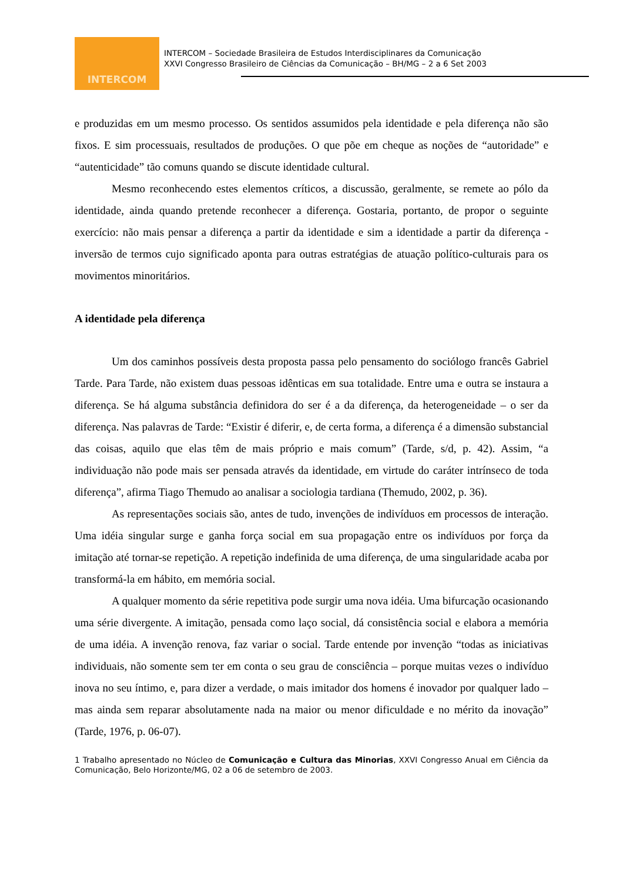INTERCOM
INTERCOM – Sociedade Brasileira de Estudos Interdisciplinares da Comunicação
XXVI Congresso Brasileiro de Ciências da Comunicação – BH/MG – 2 a 6 Set 2003
e produzidas em um mesmo processo. Os sentidos assumidos pela identidade e pela diferença não são fixos. E sim processuais, resultados de produções. O que põe em cheque as noções de “autoridade” e “autenticidade” tão comuns quando se discute identidade cultural.
Mesmo reconhecendo estes elementos críticos, a discussão, geralmente, se remete ao pólo da identidade, ainda quando pretende reconhecer a diferença. Gostaria, portanto, de propor o seguinte exercício: não mais pensar a diferença a partir da identidade e sim a identidade a partir da diferença - inversão de termos cujo significado aponta para outras estratégias de atuação político-culturais para os movimentos minoritários.
A identidade pela diferença
Um dos caminhos possíveis desta proposta passa pelo pensamento do sociólogo francês Gabriel Tarde. Para Tarde, não existem duas pessoas idênticas em sua totalidade. Entre uma e outra se instaura a diferença. Se há alguma substância definidora do ser é a da diferença, da heterogeneidade – o ser da diferença. Nas palavras de Tarde: “Existir é diferir, e, de certa forma, a diferença é a dimensão substancial das coisas, aquilo que elas têm de mais próprio e mais comum” (Tarde, s/d, p. 42). Assim, “a individuação não pode mais ser pensada através da identidade, em virtude do caráter intrínseco de toda diferença”, afirma Tiago Themudo ao analisar a sociologia tardiana (Themudo, 2002, p. 36).
As representações sociais são, antes de tudo, invenções de indivíduos em processos de interação. Uma idéia singular surge e ganha força social em sua propagação entre os indivíduos por força da imitação até tornar-se repetição. A repetição indefinida de uma diferença, de uma singularidade acaba por transformá-la em hábito, em memória social.
A qualquer momento da série repetitiva pode surgir uma nova idéia. Uma bifurcação ocasionando uma série divergente. A imitação, pensada como laço social, dá consistência social e elabora a memória de uma idéia. A invenção renova, faz variar o social. Tarde entende por invenção “todas as iniciativas individuais, não somente sem ter em conta o seu grau de consciência – porque muitas vezes o indivíduo inova no seu íntimo, e, para dizer a verdade, o mais imitador dos homens é inovador por qualquer lado – mas ainda sem reparar absolutamente nada na maior ou menor dificuldade e no mérito da inovação” (Tarde, 1976, p. 06-07).
1 Trabalho apresentado no Núcleo de Comunicação e Cultura das Minorias, XXVI Congresso Anual em Ciência da Comunicação, Belo Horizonte/MG, 02 a 06 de setembro de 2003.